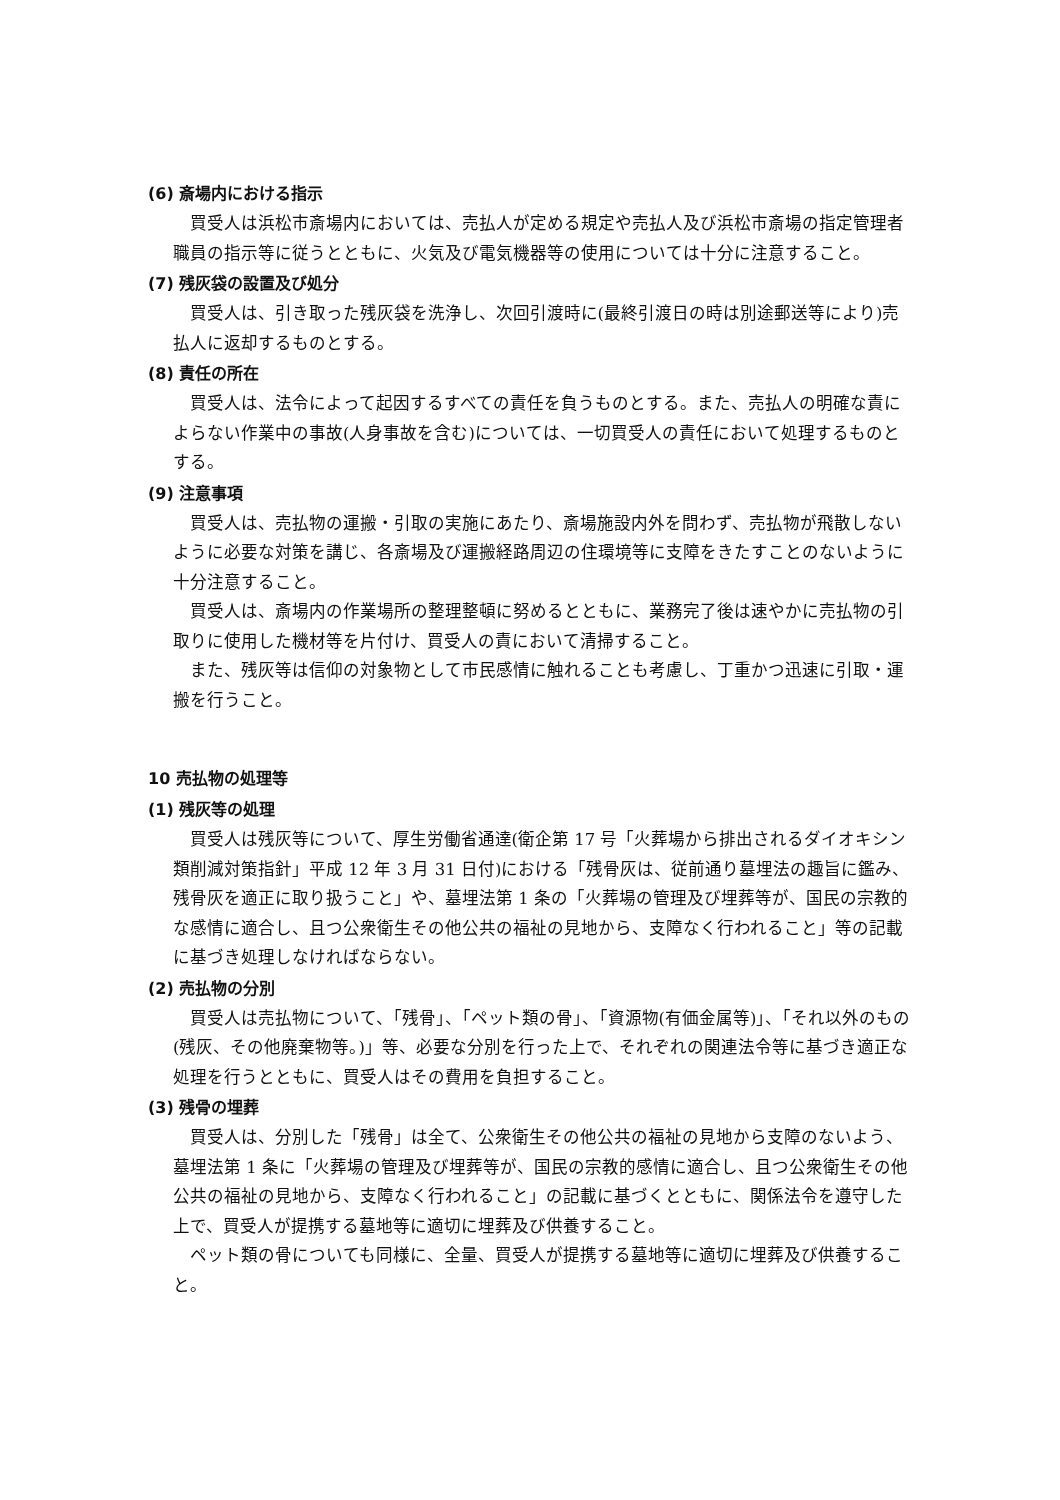(6) 斎場内における指示
買受人は浜松市斎場内においては、売払人が定める規定や売払人及び浜松市斎場の指定管理者職員の指示等に従うとともに、火気及び電気機器等の使用については十分に注意すること。
(7) 残灰袋の設置及び処分
買受人は、引き取った残灰袋を洗浄し、次回引渡時に(最終引渡日の時は別途郵送等により)売払人に返却するものとする。
(8) 責任の所在
買受人は、法令によって起因するすべての責任を負うものとする。また、売払人の明確な責によらない作業中の事故(人身事故を含む)については、一切買受人の責任において処理するものとする。
(9) 注意事項
買受人は、売払物の運搬・引取の実施にあたり、斎場施設内外を問わず、売払物が飛散しないように必要な対策を講じ、各斎場及び運搬経路周辺の住環境等に支障をきたすことのないように十分注意すること。
買受人は、斎場内の作業場所の整理整頓に努めるとともに、業務完了後は速やかに売払物の引取りに使用した機材等を片付け、買受人の責において清掃すること。
また、残灰等は信仰の対象物として市民感情に触れることも考慮し、丁重かつ迅速に引取・運搬を行うこと。
10 売払物の処理等
(1) 残灰等の処理
買受人は残灰等について、厚生労働省通達(衛企第 17 号「火葬場から排出されるダイオキシン類削減対策指針」平成 12 年 3 月 31 日付)における「残骨灰は、従前通り墓埋法の趣旨に鑑み、残骨灰を適正に取り扱うこと」や、墓埋法第 1 条の「火葬場の管理及び埋葬等が、国民の宗教的な感情に適合し、且つ公衆衛生その他公共の福祉の見地から、支障なく行われること」等の記載に基づき処理しなければならない。
(2) 売払物の分別
買受人は売払物について、「残骨」、「ペット類の骨」、「資源物(有価金属等)」、「それ以外のもの(残灰、その他廃棄物等。)」等、必要な分別を行った上で、それぞれの関連法令等に基づき適正な処理を行うとともに、買受人はその費用を負担すること。
(3) 残骨の埋葬
買受人は、分別した「残骨」は全て、公衆衛生その他公共の福祉の見地から支障のないよう、墓埋法第 1 条に「火葬場の管理及び埋葬等が、国民の宗教的感情に適合し、且つ公衆衛生その他公共の福祉の見地から、支障なく行われること」の記載に基づくとともに、関係法令を遵守した上で、買受人が提携する墓地等に適切に埋葬及び供養すること。
ペット類の骨についても同様に、全量、買受人が提携する墓地等に適切に埋葬及び供養すること。